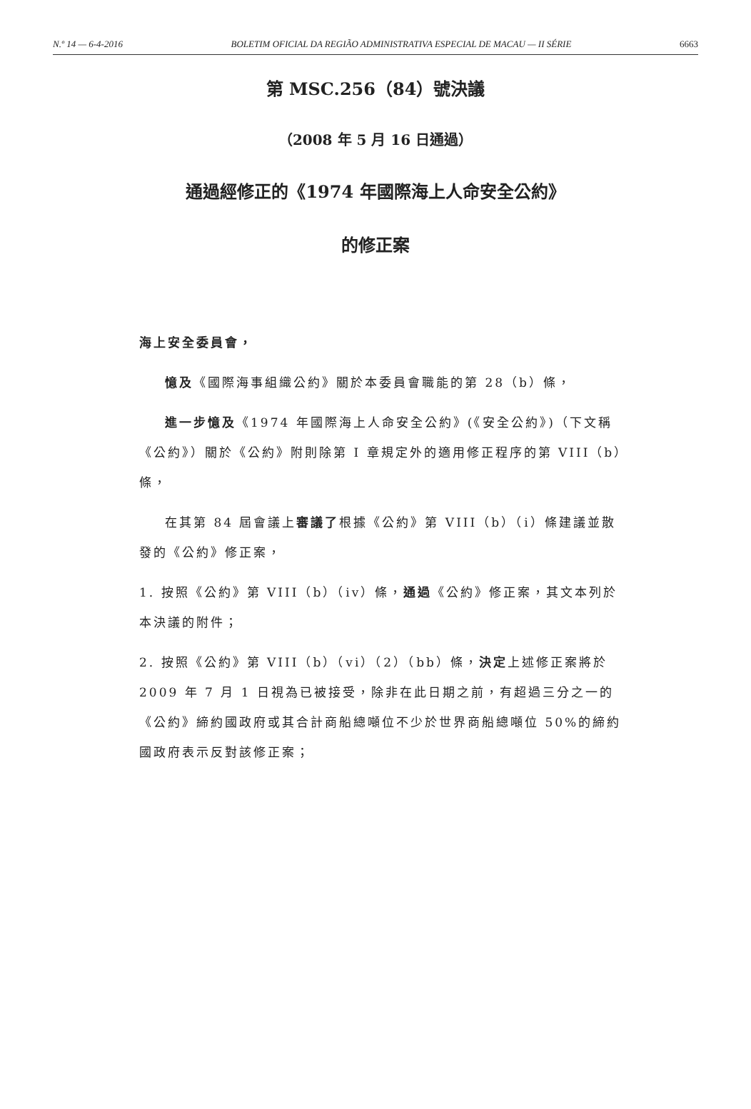N.º 14 — 6-4-2016 BOLETIM OFICIAL DA REGIÃO ADMINISTRATIVA ESPECIAL DE MACAU — II SÉRIE 6663
第 MSC.256（84）號決議
（2008 年 5 月 16 日通過）
通過經修正的《1974 年國際海上人命安全公約》
的修正案
海上安全委員會，
憶及《國際海事組織公約》關於本委員會職能的第 28（b）條，
進一步憶及《1974 年國際海上人命安全公約》(《安全公約》)（下文稱《公約》）關於《公約》附則除第 I 章規定外的適用修正程序的第 VIII（b）條，
在其第 84 屆會議上審議了根據《公約》第 VIII（b）（i）條建議並散發的《公約》修正案，
1. 按照《公約》第 VIII（b）（iv）條，通過《公約》修正案，其文本列於本決議的附件；
2. 按照《公約》第 VIII（b）（vi）（2）（bb）條，決定上述修正案將於 2009 年 7 月 1 日視為已被接受，除非在此日期之前，有超過三分之一的《公約》締約國政府或其合計商船總噸位不少於世界商船總噸位 50%的締約國政府表示反對該修正案；